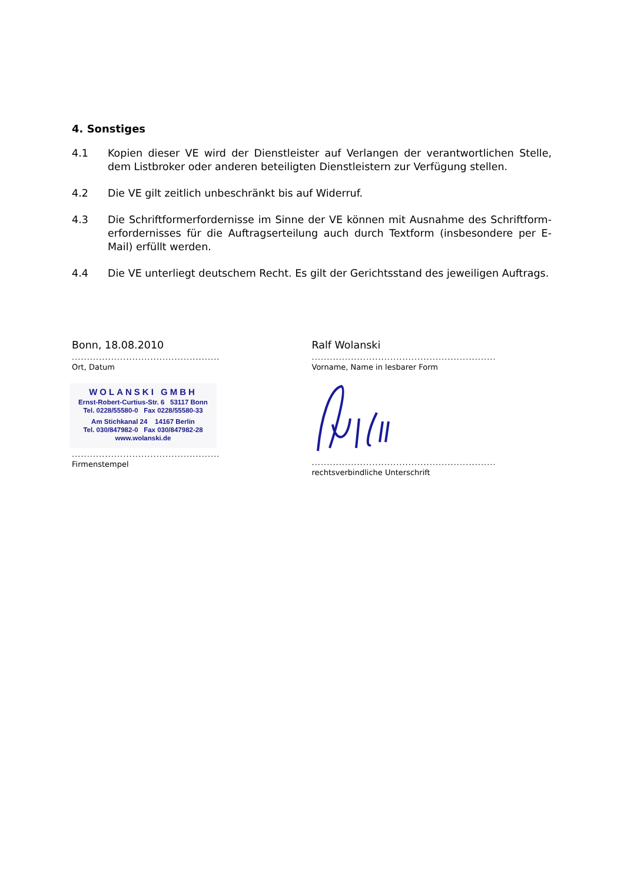4. Sonstiges
4.1 Kopien dieser VE wird der Dienstleister auf Verlangen der verantwortlichen Stelle, dem Listbroker oder anderen beteiligten Dienstleistern zur Verfügung stellen.
4.2 Die VE gilt zeitlich unbeschränkt bis auf Widerruf.
4.3 Die Schriftformerfordernisse im Sinne der VE können mit Ausnahme des Schriftform­erfordernisses für die Auftragserteilung auch durch Textform (insbesondere per E-Mail) erfüllt werden.
4.4 Die VE unterliegt deutschem Recht. Es gilt der Gerichtsstand des jeweiligen Auftrags.
Bonn, 18.08.2010
..............................................................
Ort, Datum
WOLANSKI GMBH
Ernst-Robert-Curtius-Str. 6 53117 Bonn
Tel. 0228/55580-0 Fax 0228/55580-33
Am Stichkanal 24 14167 Berlin
Tel. 030/847982-0 Fax 030/847982-28
www.wolanski.de
..............................................................
Firmenstempel
Ralf Wolanski
............................................................................
Vorname, Name in lesbarer Form
............................................................................
rechtsverbindliche Unterschrift